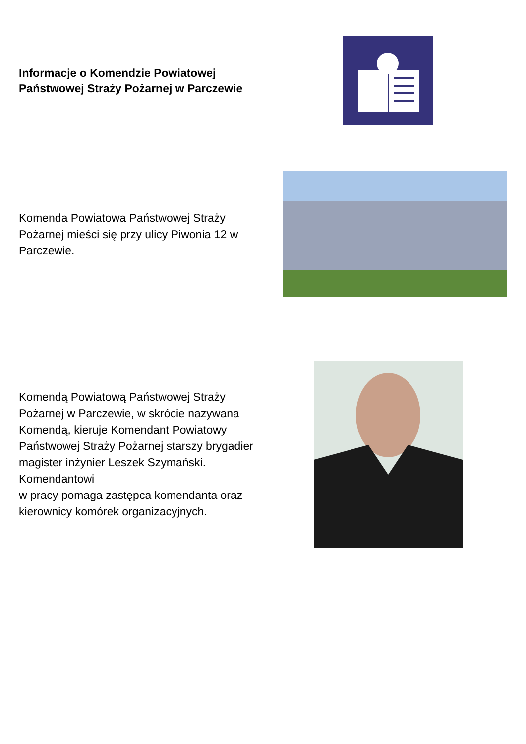Informacje o Komendzie Powiatowej Państwowej Straży Pożarnej w Parczewie
Komenda Powiatowa Państwowej Straży Pożarnej mieści się przy ulicy Piwonia 12 w Parczewie.
Komendą Powiatową Państwowej Straży Pożarnej w Parczewie, w skrócie nazywana Komendą, kieruje Komendant Powiatowy Państwowej Straży Pożarnej starszy brygadier magister inżynier Leszek Szymański. Komendantowi
w pracy pomaga zastępca komendanta oraz kierownicy komórek organizacyjnych.